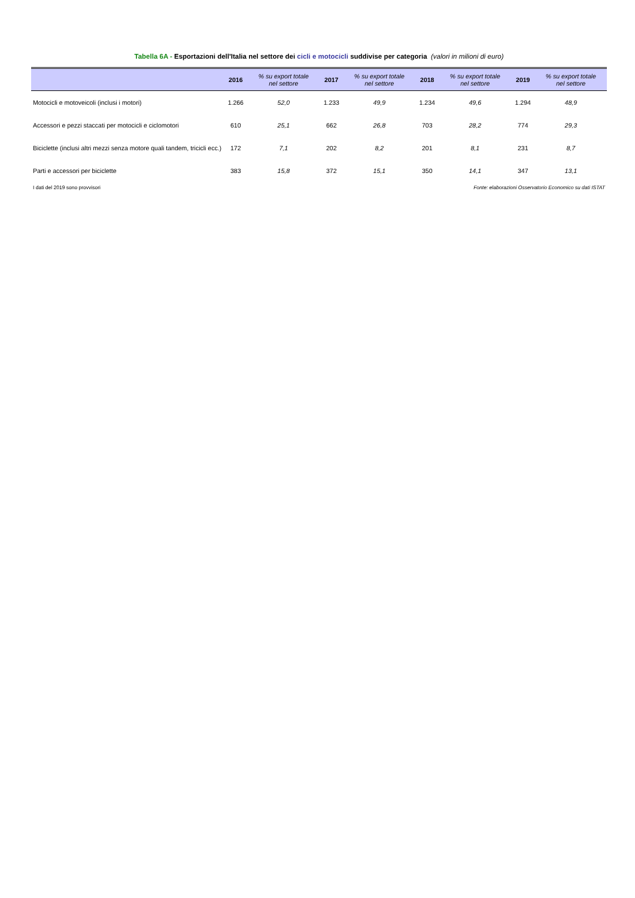Tabella 6A - Esportazioni dell'Italia nel settore dei cicli e motocicli suddivise per categoria (valori in milioni di euro)
| | 2016 | % su export totale nel settore | 2017 | % su export totale nel settore | 2018 | % su export totale nel settore | 2019 | % su export totale nel settore |
| --- | --- | --- | --- | --- | --- | --- | --- | --- |
| Motocicli e motoveicoli (inclusi i motori) | 1.266 | 52,0 | 1.233 | 49,9 | 1.234 | 49,6 | 1.294 | 48,9 |
| Accessori e pezzi staccati per motocicli e ciclomotori | 610 | 25,1 | 662 | 26,8 | 703 | 28,2 | 774 | 29,3 |
| Biciclette (inclusi altri mezzi senza motore quali tandem, tricicli ecc.) | 172 | 7,1 | 202 | 8,2 | 201 | 8,1 | 231 | 8,7 |
| Parti e accessori per biciclette | 383 | 15,8 | 372 | 15,1 | 350 | 14,1 | 347 | 13,1 |
I dati del 2019 sono provvisori Fonte: elaborazioni Osservatorio Economico su dati ISTAT